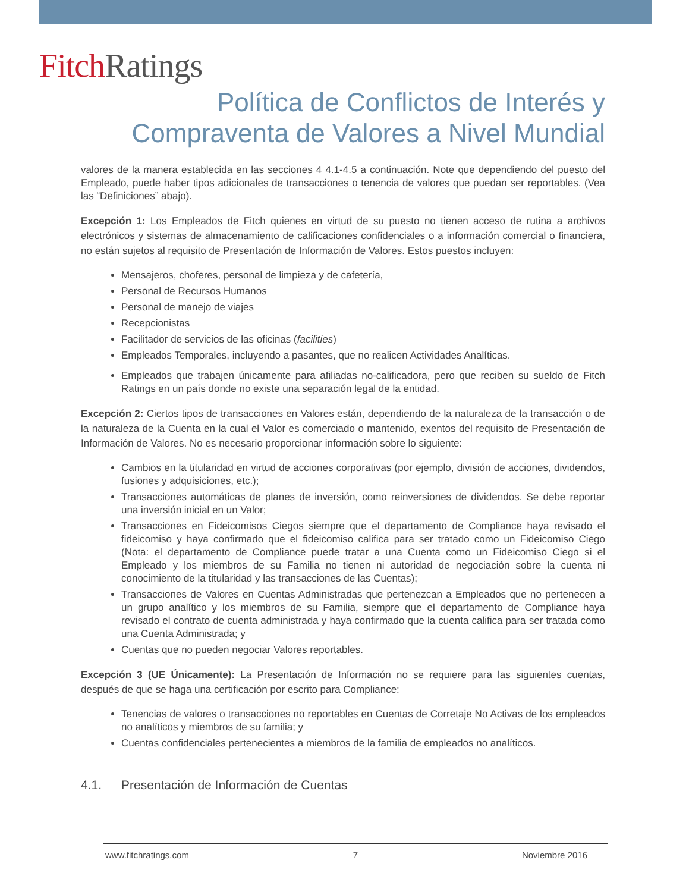Fitch Ratings
Política de Conflictos de Interés y
Compraventa de Valores a Nivel Mundial
valores de la manera establecida en las secciones 4 4.1-4.5 a continuación. Note que dependiendo del puesto del Empleado, puede haber tipos adicionales de transacciones o tenencia de valores que puedan ser reportables. (Vea las “Definiciones” abajo).
Excepción 1: Los Empleados de Fitch quienes en virtud de su puesto no tienen acceso de rutina a archivos electrónicos y sistemas de almacenamiento de calificaciones confidenciales o a información comercial o financiera, no están sujetos al requisito de Presentación de Información de Valores. Estos puestos incluyen:
Mensajeros, choferes, personal de limpieza y de cafetería,
Personal de Recursos Humanos
Personal de manejo de viajes
Recepcionistas
Facilitador de servicios de las oficinas (facilities)
Empleados Temporales, incluyendo a pasantes, que no realicen Actividades Analíticas.
Empleados que trabajen únicamente para afiliadas no-calificadora, pero que reciben su sueldo de Fitch Ratings en un país donde no existe una separación legal de la entidad.
Excepción 2: Ciertos tipos de transacciones en Valores están, dependiendo de la naturaleza de la transacción o de la naturaleza de la Cuenta en la cual el Valor es comerciado o mantenido, exentos del requisito de Presentación de Información de Valores. No es necesario proporcionar información sobre lo siguiente:
Cambios en la titularidad en virtud de acciones corporativas (por ejemplo, división de acciones, dividendos, fusiones y adquisiciones, etc.);
Transacciones automáticas de planes de inversión, como reinversiones de dividendos. Se debe reportar una inversión inicial en un Valor;
Transacciones en Fideicomisos Ciegos siempre que el departamento de Compliance haya revisado el fideicomiso y haya confirmado que el fideicomiso califica para ser tratado como un Fideicomiso Ciego (Nota: el departamento de Compliance puede tratar a una Cuenta como un Fideicomiso Ciego si el Empleado y los miembros de su Familia no tienen ni autoridad de negociación sobre la cuenta ni conocimiento de la titularidad y las transacciones de las Cuentas);
Transacciones de Valores en Cuentas Administradas que pertenezcan a Empleados que no pertenecen a un grupo analítico y los miembros de su Familia, siempre que el departamento de Compliance haya revisado el contrato de cuenta administrada y haya confirmado que la cuenta califica para ser tratada como una Cuenta Administrada; y
Cuentas que no pueden negociar Valores reportables.
Excepción 3 (UE Únicamente): La Presentación de Información no se requiere para las siguientes cuentas, después de que se haga una certificación por escrito para Compliance:
Tenencias de valores o transacciones no reportables en Cuentas de Corretaje No Activas de los empleados no analíticos y miembros de su familia; y
Cuentas confidenciales pertenecientes a miembros de la familia de empleados no analíticos.
4.1. Presentación de Información de Cuentas
www.fitchratings.com 7 Noviembre 2016